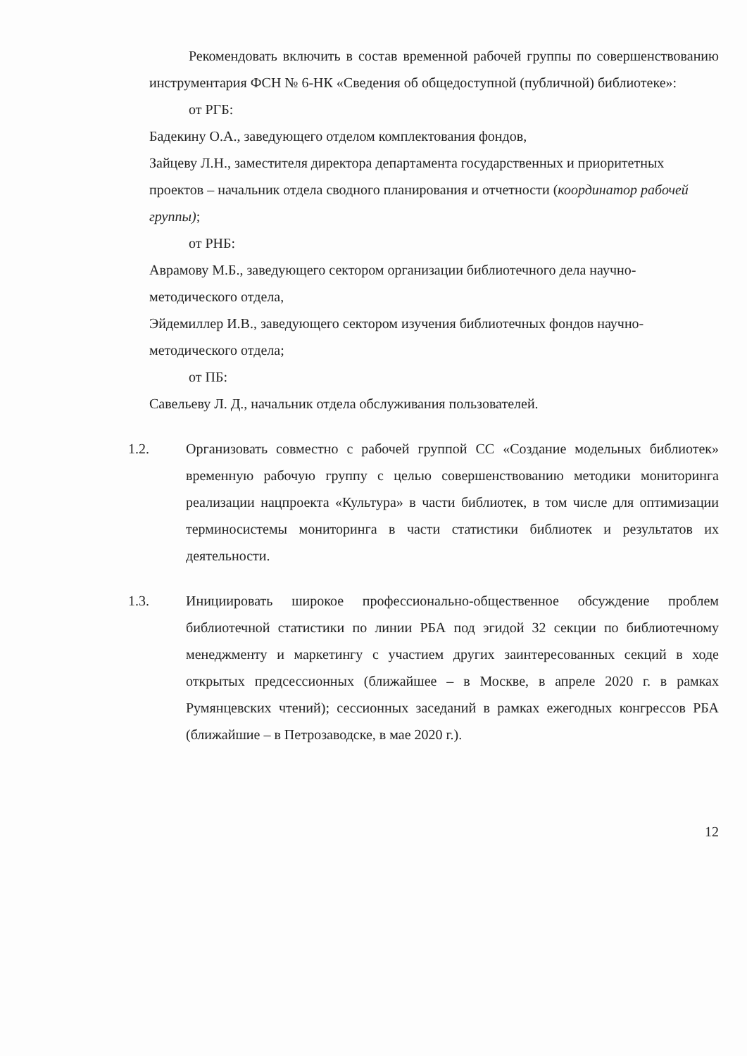Рекомендовать включить в состав временной рабочей группы по совершенствованию инструментария ФСН № 6-НК «Сведения об общедоступной (публичной) библиотеке»:
от РГБ:
Бадекину О.А., заведующего отделом комплектования фондов,
Зайцеву Л.Н., заместителя директора департамента государственных и приоритетных проектов – начальник отдела сводного планирования и отчетности (координатор рабочей группы);
от РНБ:
Аврамову М.Б., заведующего сектором организации библиотечного дела научно-методического отдела,
Эйдемиллер И.В., заведующего сектором изучения библиотечных фондов научно-методического отдела;
от ПБ:
Савельеву Л. Д., начальник отдела обслуживания пользователей.
1.2. Организовать совместно с рабочей группой СС «Создание модельных библиотек» временную рабочую группу с целью совершенствованию методики мониторинга реализации нацпроекта «Культура» в части библиотек, в том числе для оптимизации терминосистемы мониторинга в части статистики библиотек и результатов их деятельности.
1.3. Инициировать широкое профессионально-общественное обсуждение проблем библиотечной статистики по линии РБА под эгидой 32 секции по библиотечному менеджменту и маркетингу с участием других заинтересованных секций в ходе открытых предсессионных (ближайшее – в Москве, в апреле 2020 г. в рамках Румянцевских чтений); сессионных заседаний в рамках ежегодных конгрессов РБА (ближайшие – в Петрозаводске, в мае 2020 г.).
12